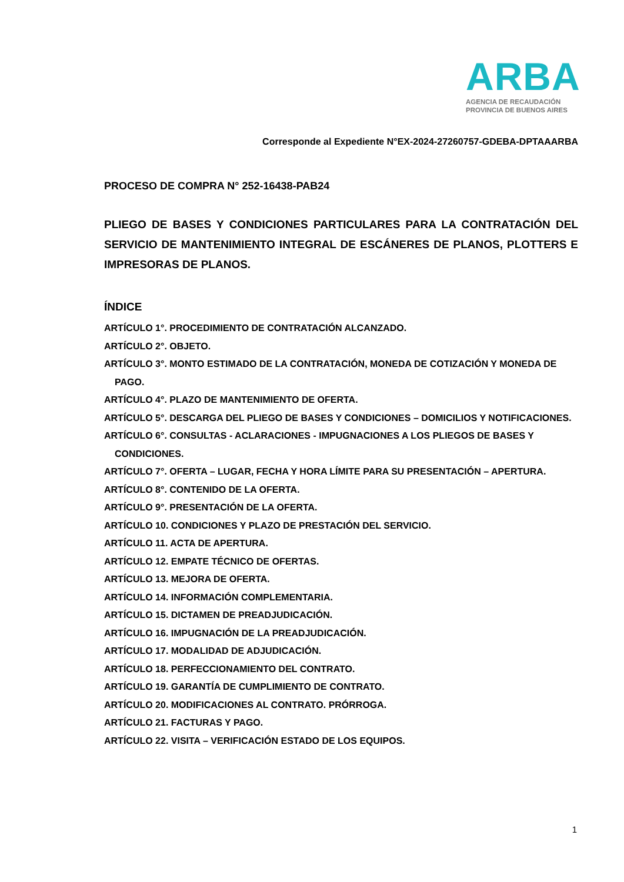ARBA
AGENCIA DE RECAUDACIÓN
PROVINCIA DE BUENOS AIRES
Corresponde al Expediente N°EX-2024-27260757-GDEBA-DPTAAARBA
PROCESO DE COMPRA N° 252-16438-PAB24
PLIEGO DE BASES Y CONDICIONES PARTICULARES PARA LA CONTRATACIÓN DEL SERVICIO DE MANTENIMIENTO INTEGRAL DE ESCÁNERES DE PLANOS, PLOTTERS E IMPRESORAS DE PLANOS.
ÍNDICE
ARTÍCULO 1°. PROCEDIMIENTO DE CONTRATACIÓN ALCANZADO.
ARTÍCULO 2°. OBJETO.
ARTÍCULO 3°. MONTO ESTIMADO DE LA CONTRATACIÓN, MONEDA DE COTIZACIÓN Y MONEDA DE PAGO.
ARTÍCULO 4°. PLAZO DE MANTENIMIENTO DE OFERTA.
ARTÍCULO 5°. DESCARGA DEL PLIEGO DE BASES Y CONDICIONES – DOMICILIOS Y NOTIFICACIONES.
ARTÍCULO 6°. CONSULTAS - ACLARACIONES - IMPUGNACIONES A LOS PLIEGOS DE BASES Y CONDICIONES.
ARTÍCULO 7°. OFERTA – LUGAR, FECHA Y HORA LÍMITE PARA SU PRESENTACIÓN – APERTURA.
ARTÍCULO 8°. CONTENIDO DE LA OFERTA.
ARTÍCULO 9°. PRESENTACIÓN DE LA OFERTA.
ARTÍCULO 10. CONDICIONES Y PLAZO DE PRESTACIÓN DEL SERVICIO.
ARTÍCULO 11. ACTA DE APERTURA.
ARTÍCULO 12. EMPATE TÉCNICO DE OFERTAS.
ARTÍCULO 13. MEJORA DE OFERTA.
ARTÍCULO 14. INFORMACIÓN COMPLEMENTARIA.
ARTÍCULO 15. DICTAMEN DE PREADJUDICACIÓN.
ARTÍCULO 16. IMPUGNACIÓN DE LA PREADJUDICACIÓN.
ARTÍCULO 17. MODALIDAD DE ADJUDICACIÓN.
ARTÍCULO 18. PERFECCIONAMIENTO DEL CONTRATO.
ARTÍCULO 19. GARANTÍA DE CUMPLIMIENTO DE CONTRATO.
ARTÍCULO 20. MODIFICACIONES AL CONTRATO. PRÓRROGA.
ARTÍCULO 21. FACTURAS Y PAGO.
ARTÍCULO 22. VISITA – VERIFICACIÓN ESTADO DE LOS EQUIPOS.
1